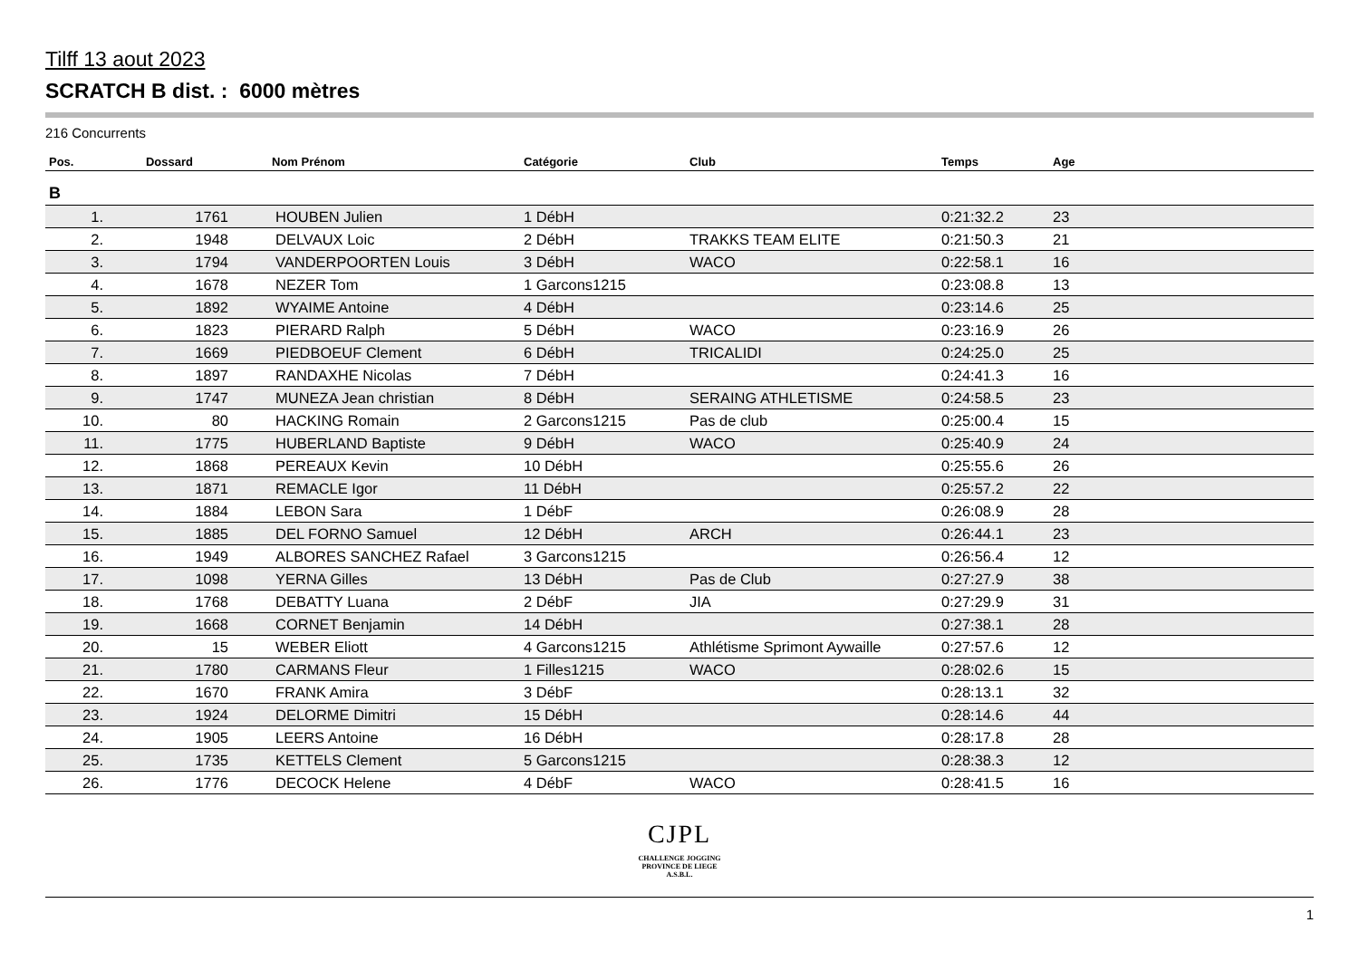Tilff 13 aout 2023
SCRATCH B dist. : 6000 mètres
216 Concurrents
| Pos. | Dossard | Nom Prénom | Catégorie | Club | Temps | Age |
| --- | --- | --- | --- | --- | --- | --- |
| B | | | | | | |
| 1. | 1761 | HOUBEN Julien | 1 DébH | | 0:21:32.2 | 23 |
| 2. | 1948 | DELVAUX Loic | 2 DébH | TRAKKS TEAM ELITE | 0:21:50.3 | 21 |
| 3. | 1794 | VANDERPOORTEN Louis | 3 DébH | WACO | 0:22:58.1 | 16 |
| 4. | 1678 | NEZER Tom | 1 Garcons1215 | | 0:23:08.8 | 13 |
| 5. | 1892 | WYAIME Antoine | 4 DébH | | 0:23:14.6 | 25 |
| 6. | 1823 | PIERARD Ralph | 5 DébH | WACO | 0:23:16.9 | 26 |
| 7. | 1669 | PIEDBOEUF Clement | 6 DébH | TRICALIDI | 0:24:25.0 | 25 |
| 8. | 1897 | RANDAXHE Nicolas | 7 DébH | | 0:24:41.3 | 16 |
| 9. | 1747 | MUNEZA Jean christian | 8 DébH | SERAING ATHLETISME | 0:24:58.5 | 23 |
| 10. | 80 | HACKING Romain | 2 Garcons1215 | Pas de club | 0:25:00.4 | 15 |
| 11. | 1775 | HUBERLAND Baptiste | 9 DébH | WACO | 0:25:40.9 | 24 |
| 12. | 1868 | PEREAUX Kevin | 10 DébH | | 0:25:55.6 | 26 |
| 13. | 1871 | REMACLE Igor | 11 DébH | | 0:25:57.2 | 22 |
| 14. | 1884 | LEBON Sara | 1 DébF | | 0:26:08.9 | 28 |
| 15. | 1885 | DEL FORNO Samuel | 12 DébH | ARCH | 0:26:44.1 | 23 |
| 16. | 1949 | ALBORES SANCHEZ Rafael | 3 Garcons1215 | | 0:26:56.4 | 12 |
| 17. | 1098 | YERNA Gilles | 13 DébH | Pas de Club | 0:27:27.9 | 38 |
| 18. | 1768 | DEBATTY Luana | 2 DébF | JIA | 0:27:29.9 | 31 |
| 19. | 1668 | CORNET Benjamin | 14 DébH | | 0:27:38.1 | 28 |
| 20. | 15 | WEBER Eliott | 4 Garcons1215 | Athlétisme Sprimont Aywaille | 0:27:57.6 | 12 |
| 21. | 1780 | CARMANS Fleur | 1 Filles1215 | WACO | 0:28:02.6 | 15 |
| 22. | 1670 | FRANK Amira | 3 DébF | | 0:28:13.1 | 32 |
| 23. | 1924 | DELORME Dimitri | 15 DébH | | 0:28:14.6 | 44 |
| 24. | 1905 | LEERS Antoine | 16 DébH | | 0:28:17.8 | 28 |
| 25. | 1735 | KETTELS Clement | 5 Garcons1215 | | 0:28:38.3 | 12 |
| 26. | 1776 | DECOCK Helene | 4 DébF | WACO | 0:28:41.5 | 16 |
CJPL
CHALLENGE JOGGING
PROVINCE DE LIEGE
A.S.B.L.
1